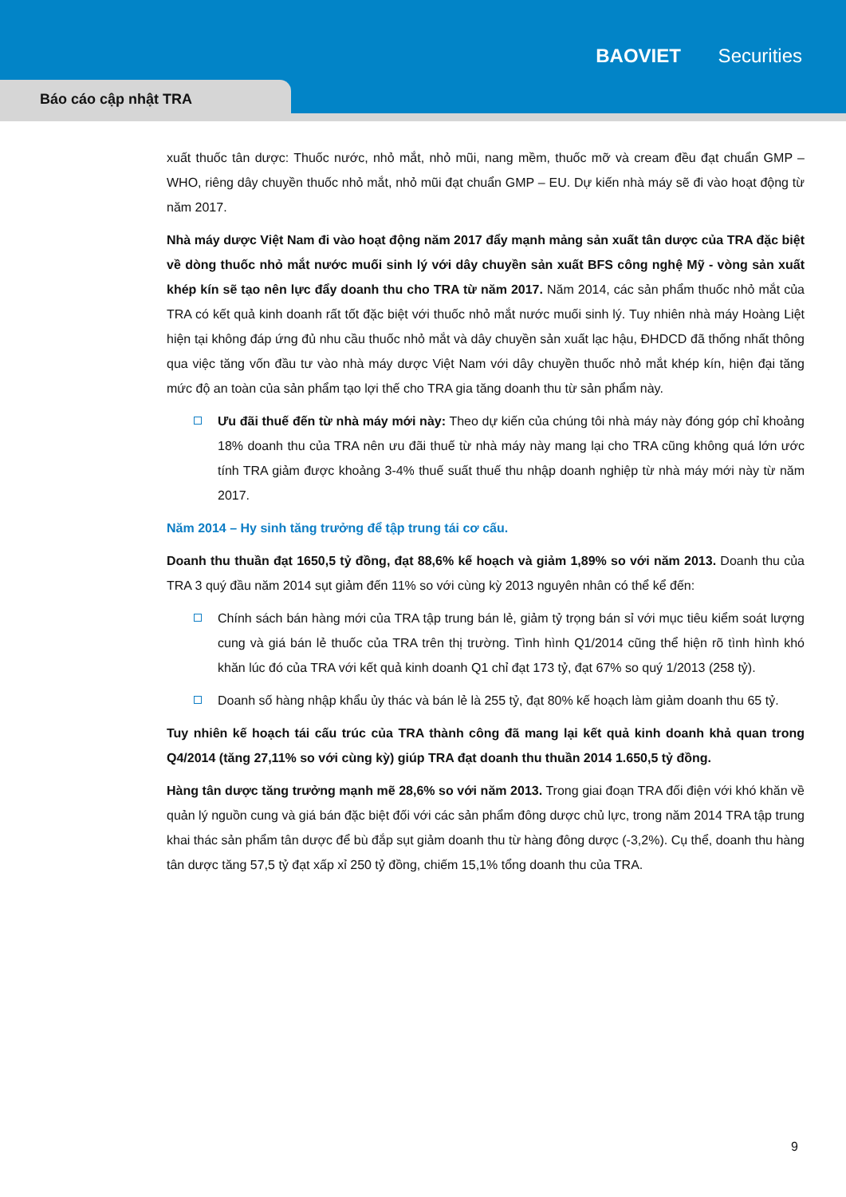BAOVIET Securities
Báo cáo cập nhật TRA
xuất thuốc tân dược: Thuốc nước, nhỏ mắt, nhỏ mũi, nang mềm, thuốc mỡ và cream đều đạt chuẩn GMP – WHO, riêng dây chuyền thuốc nhỏ mắt, nhỏ mũi đạt chuẩn GMP – EU. Dự kiến nhà máy sẽ đi vào hoạt động từ năm 2017.
Nhà máy dược Việt Nam đi vào hoạt động năm 2017 đẩy mạnh mảng sản xuất tân dược của TRA đặc biệt về dòng thuốc nhỏ mắt nước muối sinh lý với dây chuyền sản xuất BFS công nghệ Mỹ - vòng sản xuất khép kín sẽ tạo nên lực đẩy doanh thu cho TRA từ năm 2017. Năm 2014, các sản phẩm thuốc nhỏ mắt của TRA có kết quả kinh doanh rất tốt đặc biệt với thuốc nhỏ mắt nước muối sinh lý. Tuy nhiên nhà máy Hoàng Liệt hiện tại không đáp ứng đủ nhu cầu thuốc nhỏ mắt và dây chuyền sản xuất lạc hậu, ĐHDCD đã thống nhất thông qua việc tăng vốn đầu tư vào nhà máy dược Việt Nam với dây chuyền thuốc nhỏ mắt khép kín, hiện đại tăng mức độ an toàn của sản phẩm tạo lợi thế cho TRA gia tăng doanh thu từ sản phẩm này.
Ưu đãi thuế đến từ nhà máy mới này: Theo dự kiến của chúng tôi nhà máy này đóng góp chỉ khoảng 18% doanh thu của TRA nên ưu đãi thuế từ nhà máy này mang lại cho TRA cũng không quá lớn ước tính TRA giảm được khoảng 3-4% thuế suất thuế thu nhập doanh nghiệp từ nhà máy mới này từ năm 2017.
Năm 2014 – Hy sinh tăng trưởng để tập trung tái cơ cấu.
Doanh thu thuần đạt 1650,5 tỷ đồng, đạt 88,6% kế hoạch và giảm 1,89% so với năm 2013. Doanh thu của TRA 3 quý đầu năm 2014 sụt giảm đến 11% so với cùng kỳ 2013 nguyên nhân có thể kể đến:
Chính sách bán hàng mới của TRA tập trung bán lẻ, giảm tỷ trọng bán sỉ với mục tiêu kiểm soát lượng cung và giá bán lẻ thuốc của TRA trên thị trường. Tình hình Q1/2014 cũng thể hiện rõ tình hình khó khăn lúc đó của TRA với kết quả kinh doanh Q1 chỉ đạt 173 tỷ, đạt 67% so quý 1/2013 (258 tỷ).
Doanh số hàng nhập khẩu ủy thác và bán lẻ là 255 tỷ, đạt 80% kế hoạch làm giảm doanh thu 65 tỷ.
Tuy nhiên kế hoạch tái cấu trúc của TRA thành công đã mang lại kết quả kinh doanh khả quan trong Q4/2014 (tăng 27,11% so với cùng kỳ) giúp TRA đạt doanh thu thuần 2014 1.650,5 tỷ đồng.
Hàng tân dược tăng trưởng mạnh mẽ 28,6% so với năm 2013. Trong giai đoạn TRA đối điện với khó khăn về quản lý nguồn cung và giá bán đặc biệt đối với các sản phẩm đông dược chủ lực, trong năm 2014 TRA tập trung khai thác sản phẩm tân dược để bù đắp sụt giảm doanh thu từ hàng đông dược (-3,2%). Cụ thể, doanh thu hàng tân dược tăng 57,5 tỷ đạt xấp xỉ 250 tỷ đồng, chiếm 15,1% tổng doanh thu của TRA.
9